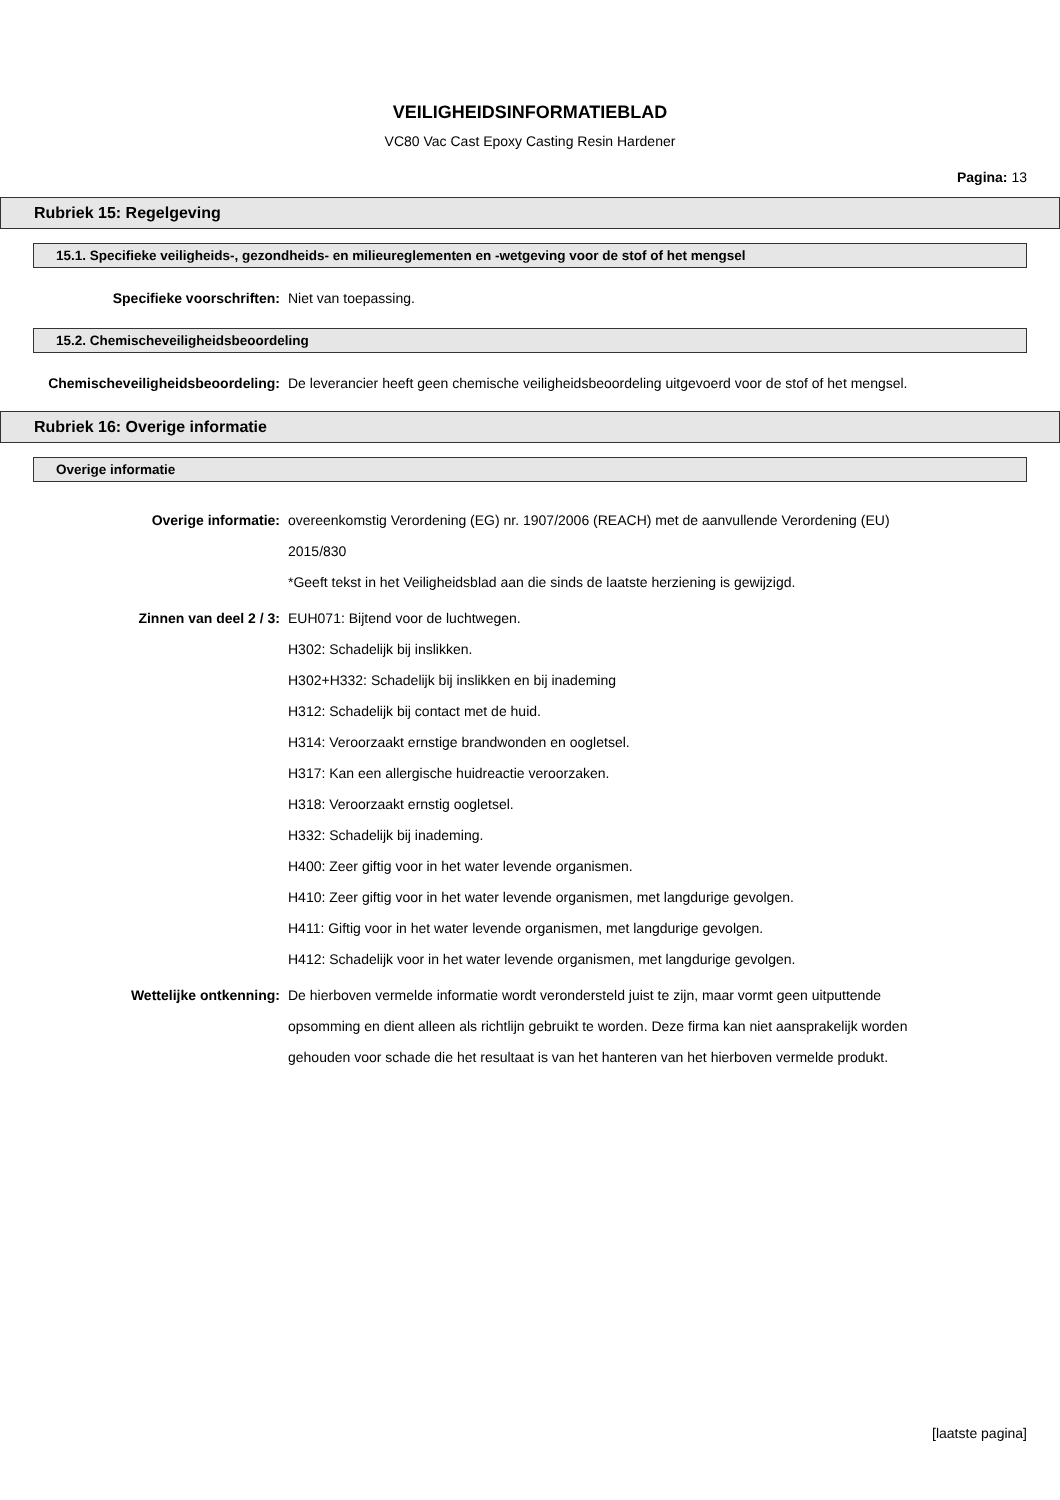VEILIGHEIDSINFORMATIEBLAD
VC80 Vac Cast Epoxy Casting Resin Hardener
Pagina: 13
Rubriek 15: Regelgeving
15.1. Specifieke veiligheids-, gezondheids- en milieureglementen en -wetgeving voor de stof of het mengsel
Specifieke voorschriften:
Niet van toepassing.
15.2. Chemischeveiligheidsbeoordeling
Chemischeveiligheidsbeoordeling:
De leverancier heeft geen chemische veiligheidsbeoordeling uitgevoerd voor de stof of het mengsel.
Rubriek 16: Overige informatie
Overige informatie
Overige informatie:
overeenkomstig Verordening (EG) nr. 1907/2006 (REACH) met de aanvullende Verordening (EU) 2015/830
*Geeft tekst in het Veiligheidsblad aan die sinds de laatste herziening is gewijzigd.
Zinnen van deel 2 / 3:
EUH071: Bijtend voor de luchtwegen.
H302: Schadelijk bij inslikken.
H302+H332: Schadelijk bij inslikken en bij inademing
H312: Schadelijk bij contact met de huid.
H314: Veroorzaakt ernstige brandwonden en oogletsel.
H317: Kan een allergische huidreactie veroorzaken.
H318: Veroorzaakt ernstig oogletsel.
H332: Schadelijk bij inademing.
H400: Zeer giftig voor in het water levende organismen.
H410: Zeer giftig voor in het water levende organismen, met langdurige gevolgen.
H411: Giftig voor in het water levende organismen, met langdurige gevolgen.
H412: Schadelijk voor in het water levende organismen, met langdurige gevolgen.
Wettelijke ontkenning:
De hierboven vermelde informatie wordt verondersteld juist te zijn, maar vormt geen uitputtende opsomming en dient alleen als richtlijn gebruikt te worden. Deze firma kan niet aansprakelijk worden gehouden voor schade die het resultaat is van het hanteren van het hierboven vermelde produkt.
[laatste pagina]